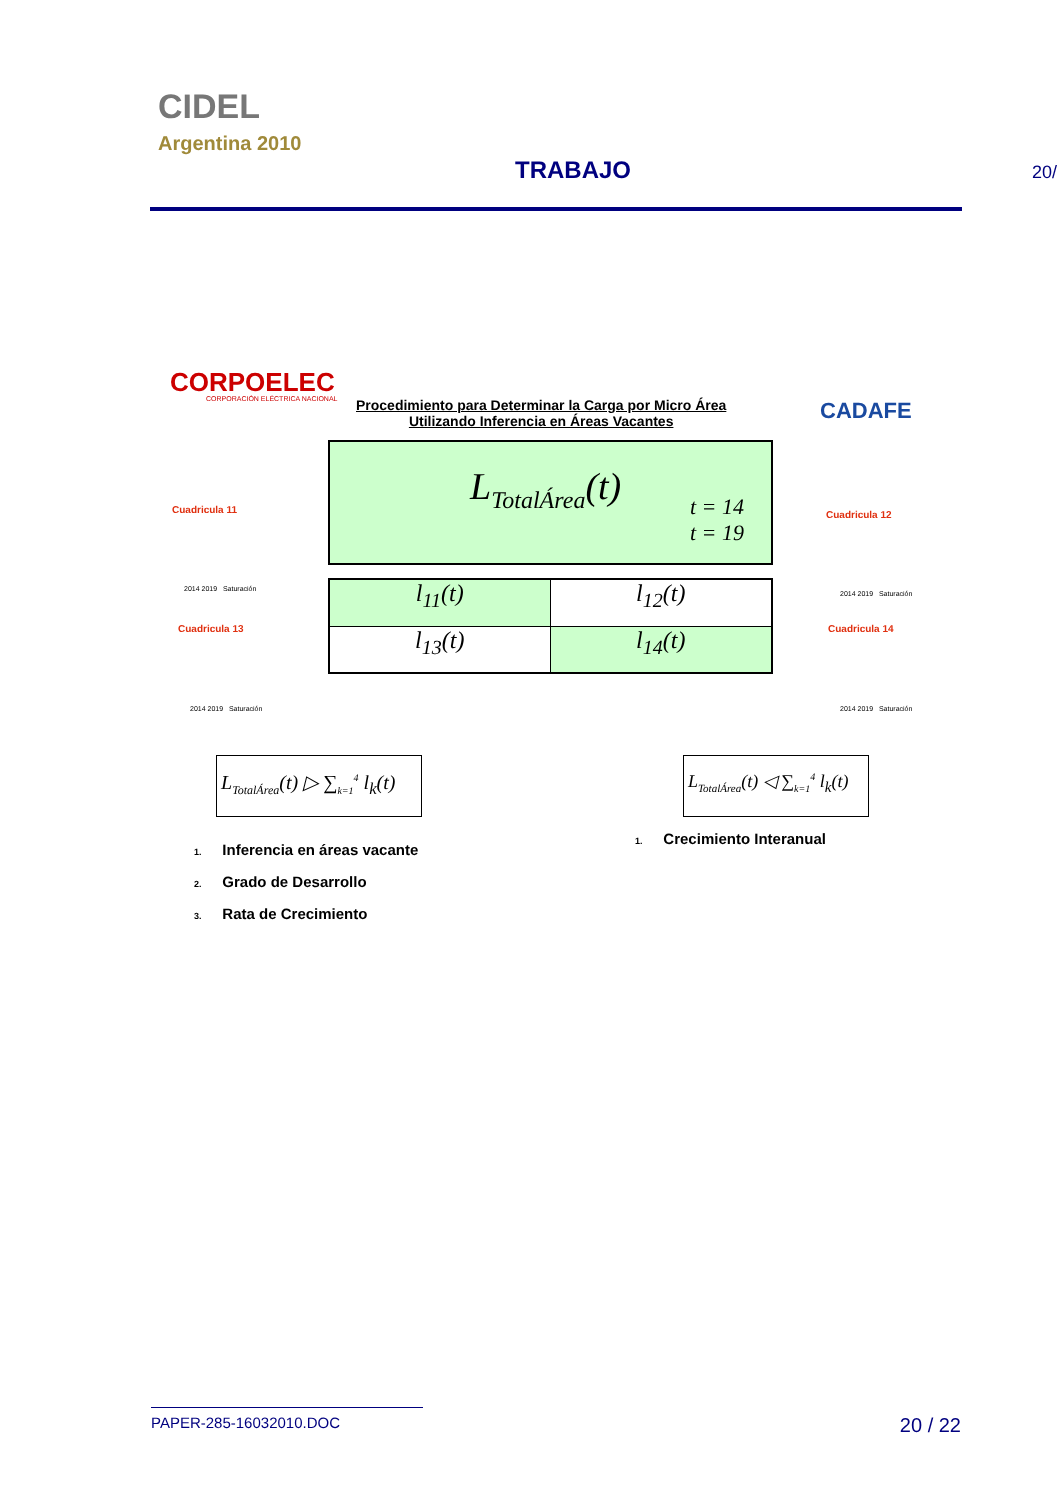CIDEL
Argentina 2010
TRABAJO 20/
CORPOELEC
CORPORACIÓN ELÉCTRICA NACIONAL
Procedimiento para Determinar la Carga por Micro Área
Utilizando Inferencia en Áreas Vacantes
CADAFE
L<sub>TotalÁrea</sub>(t)
t = 14
t = 19
l<sub>11</sub>(t)
l<sub>12</sub>(t)
l<sub>13</sub>(t)
l<sub>14</sub>(t)
Cuadricula 11
2014 2019 Saturación
Cuadricula 13
2014 2019 Saturación
Cuadricula 12
2014 2019 Saturación
Cuadricula 14
2014 2019 Saturación
L<sub>TotalÁrea</sub>(t) ▷ ∑<sub>k=1</sub><sup>4</sup> l<sub>k</sub>(t)
L<sub>TotalÁrea</sub>(t) ◁ ∑<sub>k=1</sub><sup>4</sup> l<sub>k</sub>(t)
1. Inferencia en áreas vacante
2. Grado de Desarrollo
3. Rata de Crecimiento
1. Crecimiento Interanual
PAPER-285-16032010.DOC 20 / 22